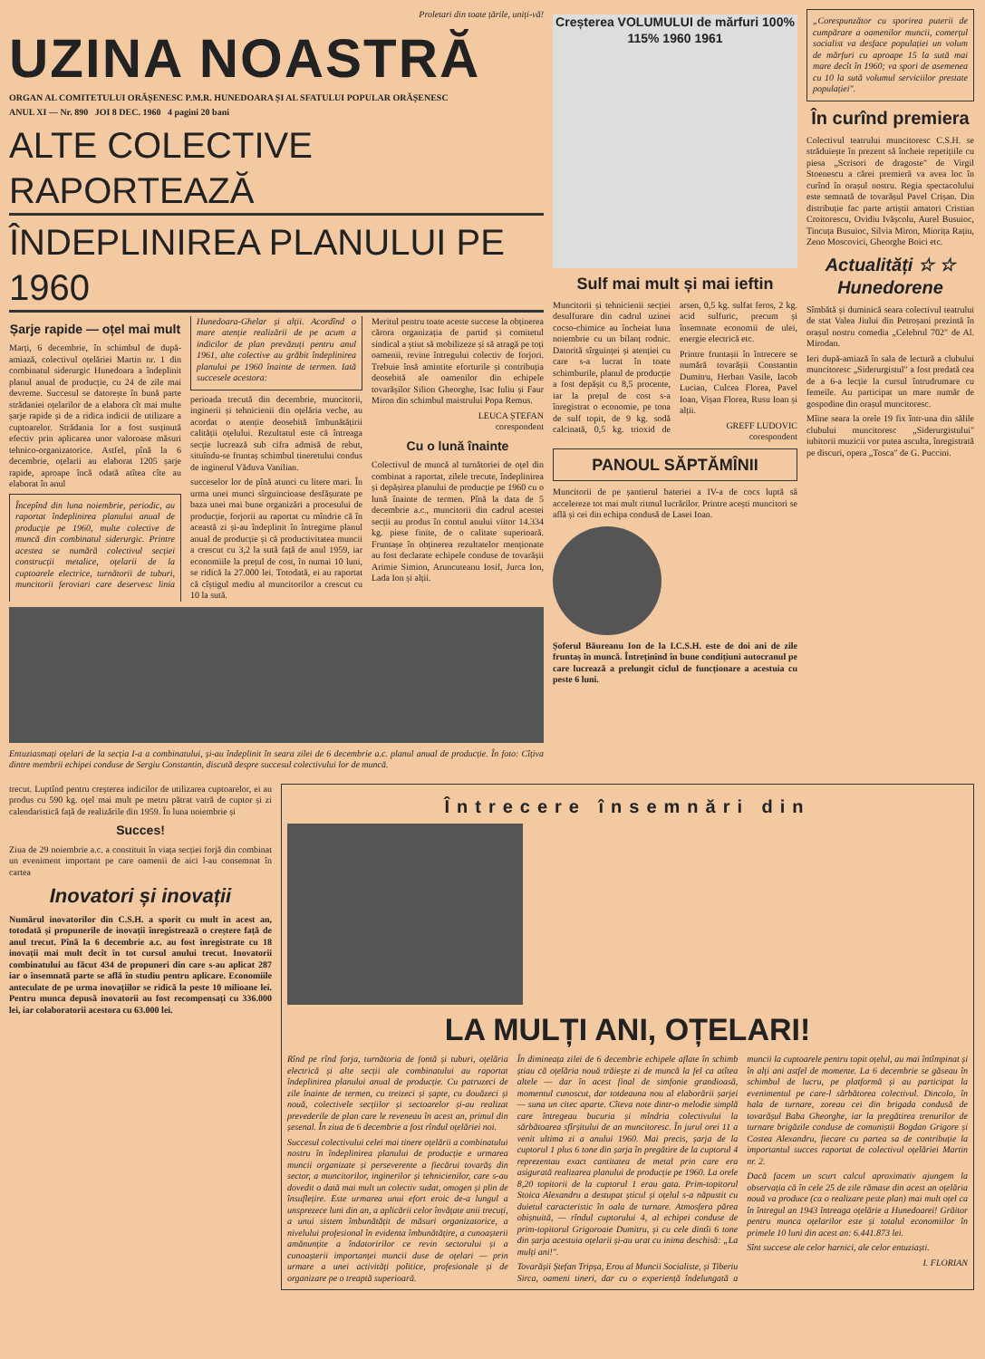Proletari din toate țările, uniți-vă!
UZINA NOASTRĂ
ORGAN AL COMITETULUI ORĂȘENESC P.M.R. HUNEDOARA ȘI AL SFATULUI POPULAR ORĂȘENESC
ANUL XI — Nr. 890 JOI 8 DEC. 1960 4 pagini 20 bani
ALTE COLECTIVE RAPORTEAZĂ
ÎNDEPLINIREA PLANULUI PE 1960
Șarje rapide — oțel mai mult
Marți, 6 decembrie, în schimbul de după-amiază, colectivul oțelăriei Martin nr. 1 din combinatul siderurgic Hunedoara a îndeplinit planul anual de producție, cu 24 de zile mai devreme. Succesul se datorește în bună parte strădaniei oțelarilor de a elabora cît mai multe șarje rapide și de a ridica indicii de utilizare a cuptoarelor. Strădania lor a fost susținută efectiv prin aplicarea unor valoroase măsuri tehnico-organizatorice. Astfel, pînă la 6 decembrie, oțelarii au elaborat 1205 șarje rapide, aproape încă odată atîtea cîte au elaborat în anul
Începînd din luna noiembrie, periodic, au raportat îndeplinirea planului anual de producție pe 1960, multe colective de muncă din combinatul siderurgic. Printre acestea se numără colectivul secției construcții metalice, oțelarii de la cuptoarele electrice, turnătorii de tuburi, muncitorii feroviari care deservesc linia Hunedoara-Ghelar și alții. Acordînd o mare atenție realizării de pe acum a indicilor de plan prevăzuți pentru anul 1961, alte colective au grăbit îndeplinirea planului pe 1960 înainte de termen. Iată succesele acestora:
perioada trecută din decembrie, muncitorii, inginerii și tehnicienii din oțelăria veche, au acordat o atenție deosebită îmbunătățirii calității oțelului. Rezultatul este că întreaga secție lucrează sub cifra admisă de rebut, situîndu-se fruntaș schimbul tineretului condus de inginerul Văduva Vanilian.
succeselor lor de pînă atunci cu litere mari. În urma unei munci sîrguincioase desfășurate pe baza unei mai bune organizări a procesului de producție, forjorii au raportat cu mîndrie că în această zi și-au îndeplinit în întregime planul anual de producție și că productivitatea muncii a crescut cu 3,2 la sută față de anul 1959, iar economiile la prețul de cost, în numai 10 luni, se ridică la 27.000 lei. Totodată, ei au raportat că cîștigul mediu al muncitorilor a crescut cu 10 la sută.
Meritul pentru toate aceste succese la obținerea cărora organizația de partid și comitetul sindical a știut să mobilizeze și să atragă pe toți oamenii, revine întregului colectiv de forjori. Trebuie însă amintite eforturile și contribuția deosebită ale oamenilor din echipele tovarășilor Silion Gheorghe, Isac Iuliu și Faur Miron din schimbul maistrului Popa Remus.
LEUCA ȘTEFAN
corespondent
Cu o lună înainte
Colectivul de muncă al turnătoriei de oțel din combinat a raportat, zilele trecute, îndeplinirea și depășirea planului de producție pe 1960 cu o lună înainte de termen. Pînă la data de 5 decembrie a.c., muncitorii din cadrul acestei secții au produs în contul anului viitor 14.334 kg. piese finite, de o calitate superioară. Fruntașe în obținerea rezultatelor menționate au fost declarate echipele conduse de tovarășii Arimie Simion, Aruncuteanu Iosif, Jurca Ion, Lada Ion și alții.
Entuziasmați oțelari de la secția I-a a combinatului, și-au îndeplinit în seara zilei de 6 decembrie a.c. planul anual de producție. În foto: Cîțiva dintre membrii echipei conduse de Sergiu Constantin, discută despre succesul colectivului lor de muncă.
Creșterea VOLUMULUI de mărfuri 100% 115% 1960 1961
Sulf mai mult și mai ieftin
Muncitorii și tehnicienii secției desulfurare din cadrul uzinei cocso-chimice au încheiat luna noiembrie cu un bilanț rodnic. Datorită sîrguinței și atenției cu care s-a lucrat în toate schimburile, planul de producție a fost depășit cu 8,5 procente, iar la prețul de cost s-a înregistrat o economie, pe tona de sulf topit, de 9 kg. sodă calcinată, 0,5 kg. trioxid de arsen, 0,5 kg. sulfat feros, 2 kg. acid sulfuric, precum și însemnate economii de ulei, energie electrică etc.
Printre fruntașii în întrecere se numără tovarășii Constantin Dumitru, Herban Vasile, Iacob Lucian, Culcea Florea, Pavel Ioan, Vișan Florea, Rusu Ioan și alții.
GREFF LUDOVIC
corespondent
PANOUL SĂPTĂMÎNII
Muncitorii de pe șantierul bateriei a IV-a de cocs luptă să accelereze tot mai mult ritmul lucrărilor. Printre acești muncitori se află și cei din echipa condusă de Lasei Ioan.
Șoferul Băureanu Ion de la I.C.S.H. este de doi ani de zile fruntaș în muncă. Întreținînd în bune condițiuni autocranul pe care lucrează a prelungit ciclul de funcționare a acestuia cu peste 6 luni.
„Corespunzător cu sporirea puterii de cumpărare a oamenilor muncii, comerțul socialist va desface populației un volum de mărfuri cu aproape 15 la sută mai mare decît în 1960; va spori de asemenea cu 10 la sută volumul serviciilor prestate populației".
În curînd premiera
Colectivul teatrului muncitoresc C.S.H. se străduiește în prezent să încheie repetițiile cu piesa „Scrisori de dragoste" de Virgil Stoenescu a cărei premieră va avea loc în curînd în orașul nostru. Regia spectacolului este semnată de tovarășul Pavel Crișan. Din distribuție fac parte artiștii amatori Cristian Croitorescu, Ovidiu Ivășcolu, Aurel Busuioc, Tincuța Busuioc, Silvia Miron, Miorița Rațiu, Zeno Moscovici, Gheorghe Boici etc.
Actualități ☆ ☆ Hunedorene
Sîmbătă și duminică seara colectivul teatrului de stat Valea Jiului din Petroșani prezintă în orașul nostru comedia „Celebrul 702" de Al. Mirodan.
Ieri după-amiază în sala de lectură a clubului muncitoresc „Siderurgistul" a fost predată cea de a 6-a lecție la cursul întrudrumare cu femeile. Au participat un mare număr de gospodine din orașul muncitoresc.
Mîine seara la orele 19 fix într-una din sălile clubului muncitoresc „Siderurgistului" iubitorii muzicii vor putea asculta, înregistrată pe discuri, opera „Tosca" de G. Puccini.
trecut. Luptînd pentru creșterea indicilor de utilizarea cuptoarelor, ei au produs cu 590 kg. oțel mai mult pe metru pătrat vatră de cuptor și zi calendaristică față de realizările din 1959. În luna noiembrie și
Succes!
Ziua de 29 noiembrie a.c. a constituit în viața secției forjă din combinat un eveniment important pe care oamenii de aici l-au consemnat în cartea
Inovatori și inovații
Numărul inovatorilor din C.S.H. a sporit cu mult în acest an, totodată și propunerile de inovații înregistrează o creștere față de anul trecut. Pînă la 6 decembrie a.c. au fost înregistrate cu 18 inovații mai mult decît în tot cursul anului trecut. Inovatorii combinatului au făcut 434 de propuneri din care s-au aplicat 287 iar o însemnată parte se află în studiu pentru aplicare. Economiile anteculate de pe urma inovațiilor se ridică la peste 10 milioane lei. Pentru munca depusă inovatorii au fost recompensați cu 336.000 lei, iar colaboratorii acestora cu 63.000 lei.
Întrecere însemnări din
LA MULȚI ANI, OȚELARI!
Rînd pe rînd forja, turnătoria de fontă și tuburi, oțelăria electrică și alte secții ale combinatului au raportat îndeplinirea planului anual de producție. Cu patruzeci de zile înainte de termen, cu treizeci și șapte, cu douăzeci și nouă, colectivele secțiilor și sectoarelor și-au realizat prevederile de plan care le reveneau în acest an, primul din șesenal. În ziua de 6 decembrie a fost rîndul oțelăriei noi.
Succesul colectivului celei mai tinere oțelării a combinatului nostru în îndeplinirea planului de producție e urmarea muncii organizate și perseverente a fiecărui tovarăș din sector, a muncitorilor, inginerilor și tehnicienilor, care s-au dovedit o dată mai mult un colectiv sudat, omogen și plin de însuflețire. Este urmarea unui efort eroic de-a lungul a unsprezece luni din an, a aplicării celor învățate anii trecuți, a unui sistem îmbunătățit de măsuri organizatorice, a nivelului profesional în evidenta îmbunătățire, a cunoașterii amănunțite a îndatoririlor ce revin sectorului și a cunoașterii importanței muncii duse de oțelari — prin urmare a unei activități politice, profesionale și de organizare pe o treaptă superioară.
În dimineața zilei de 6 decembrie echipele aflate în schimb știau că oțelăria nouă trăiește zi de muncă la fel ca atîtea altele — dar în acest final de simfonie grandioasă, momentul cunoscut, dar totdeauna nou al elaborării șarjei — suna un citec aparte. Cîteva note dintr-o melodie simplă care întregeau bucuria și mîndria colectivului la sărbătoarea sfîrșitului de an muncitoresc. În jurul orei 11 a venit ultima zi a anului 1960. Mai precis, șarja de la cuptorul 1 plus 6 tone din șarja în pregătire de la cuptorul 4 reprezentau exact cantitatea de metal prin care era asigurată realizarea planului de producție pe 1960. La orele 8,20 topitorii de la cuptorul 1 erau gata. Prim-topitorul Stoica Alexandru a destupat șticul și oțelul s-a năpustit cu duietul caracteristic în oala de turnare. Atmosfera părea obișnuită, — rîndul cuptorului 4, al echipei conduse de prim-topitorul Grigoroaie Dumitru, și cu cele dintîi 6 tone din șarja acestuia oțelarii și-au urat cu inima deschisă: „La mulți ani!".
Tovarășii Ștefan Tripșa, Erou al Muncii Socialiste, și Tiberiu Sirca, oameni tineri, dar cu o experiență îndelungată a muncii la cuptoarele pentru topit oțelul, au mai întîmpinat și în alți ani astfel de momente. La 6 decembrie se găseau în schimbul de lucru, pe platformă și au participat la evenimentul pe care-l sărbătorea colectivul. Dincolo, în hala de turnare, zoreau cei din brigada condusă de tovarășul Baba Gheorghe, iar la pregătirea trenurilor de turnare brigăzile conduse de comuniștii Bogdan Grigore și Costea Alexandru, fiecare cu partea sa de contribuție la importantul succes raportat de colectivul oțelăriei Martin nr. 2.
Dacă facem un scurt calcul aproximativ ajungem la observația că în cele 25 de zile rămase din acest an oțelăria nouă va produce (ca o realizare peste plan) mai mult oțel ca în întregul an 1943 întreaga oțelărie a Hunedoarei! Grăitor pentru munca oțelarilor este și totalul economiilor în primele 10 luni din acest an: 6.441.873 lei.
Sînt succese ale celor harnici, ale celor entuziaști.
I. FLORIAN